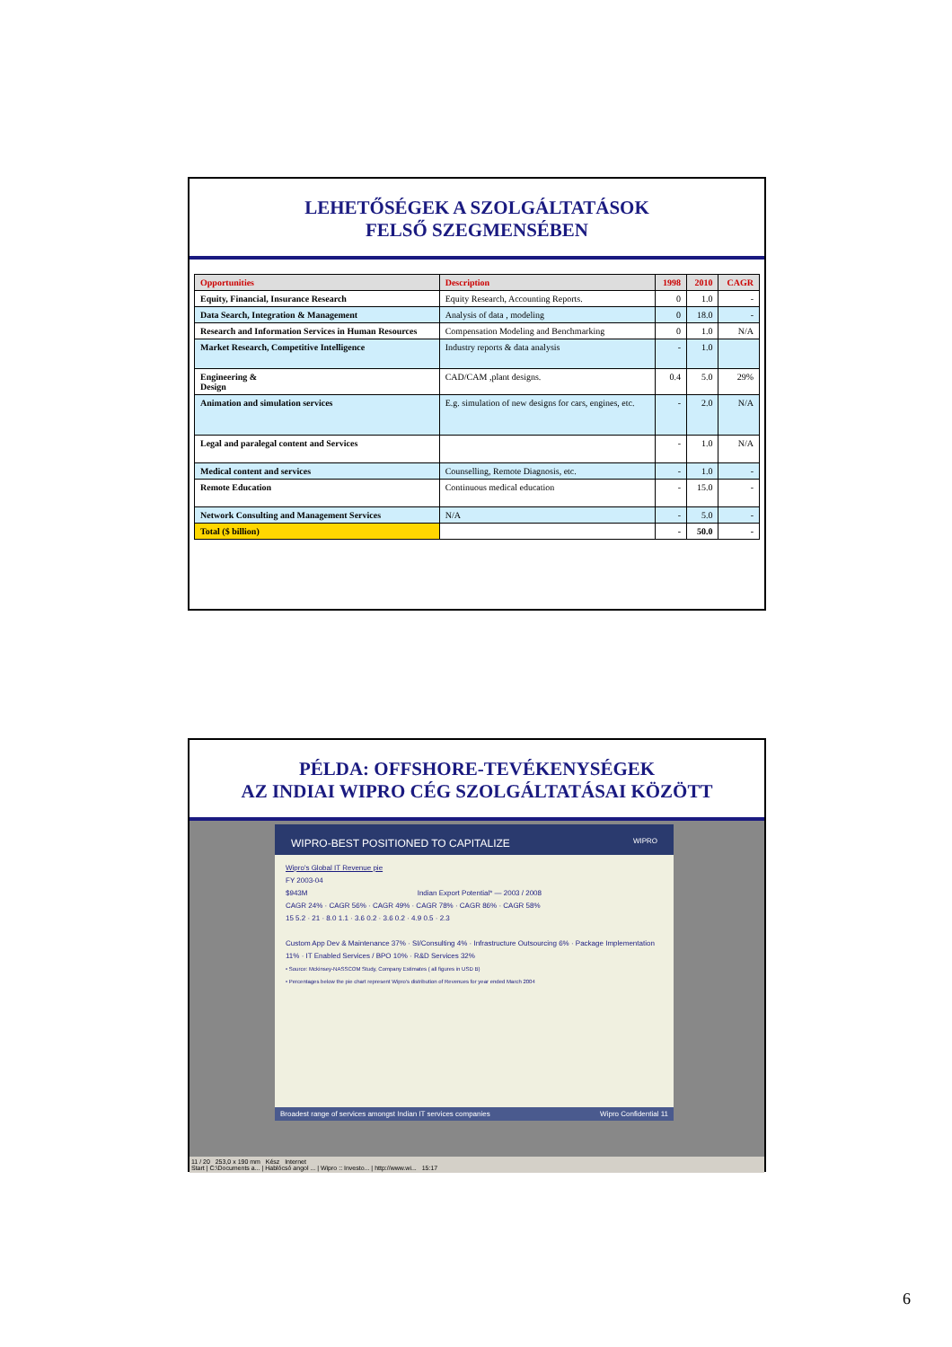LEHETŐSÉGEK A SZOLGÁLTATÁSOK
FELSŐ SZEGMENSÉBEN
| Opportunities | Description | 1998 | 2010 | CAGR |
| --- | --- | --- | --- | --- |
| Equity, Financial, Insurance Research | Equity Research, Accounting Reports. | 0 | 1.0 | - |
| Data Search, Integration & Management | Analysis of data , modeling | 0 | 18.0 | - |
| Research and Information Services in Human Resources | Compensation Modeling and Benchmarking | 0 | 1.0 | N/A |
| Market Research, Competitive Intelligence | Industry reports & data analysis | - | 1.0 | |
| Engineering & Design | CAD/CAM ,plant designs. | 0.4 | 5.0 | 29% |
| Animation and simulation services | E.g. simulation of new designs for cars, engines, etc. | - | 2.0 | N/A |
| Legal and paralegal content and Services | | - | 1.0 | N/A |
| Medical content and services | Counselling, Remote Diagnosis, etc. | - | 1.0 | - |
| Remote Education | Continuous medical education | - | 15.0 | - |
| Network Consulting and Management Services | N/A | - | 5.0 | - |
| Total ($ billion) | | - | 50.0 | - |
PÉLDA: OFFSHORE-TEVÉKENYSÉGEK
AZ INDIAI WIPRO CÉG SZOLGÁLTATÁSAI KÖZÖTT
WIPRO-BEST POSITIONED TO CAPITALIZE WIPRO
Wipro's Global IT Revenue pie
FY 2003-04
$943M Indian Export Potential* — 2003 / 2008
CAGR 24% · CAGR 56% · CAGR 49% · CAGR 78% · CAGR 86% · CAGR 58%
15 5.2 · 21 · 8.0 1.1 · 3.6 0.2 · 3.6 0.2 · 4.9 0.5 · 2.3
Custom App Dev & Maintenance 37% · SI/Consulting 4% · Infrastructure Outsourcing 6% · Package Implementation 11% · IT Enabled Services / BPO 10% · R&D Services 32%
• Source: Mckinsey-NASSCOM Study, Company Estimates ( all figures in USD B)
• Percentages below the pie chart represent Wipro's distribution of Revenues for year ended March 2004
Broadest range of services amongst Indian IT services companies Wipro Confidential 11
11 / 20 253,0 x 190 mm Kész Internet
Start | C:\Documents a... | Hablócsó angol ... | Wipro :: Investo... | http://www.wi... 15:17
6